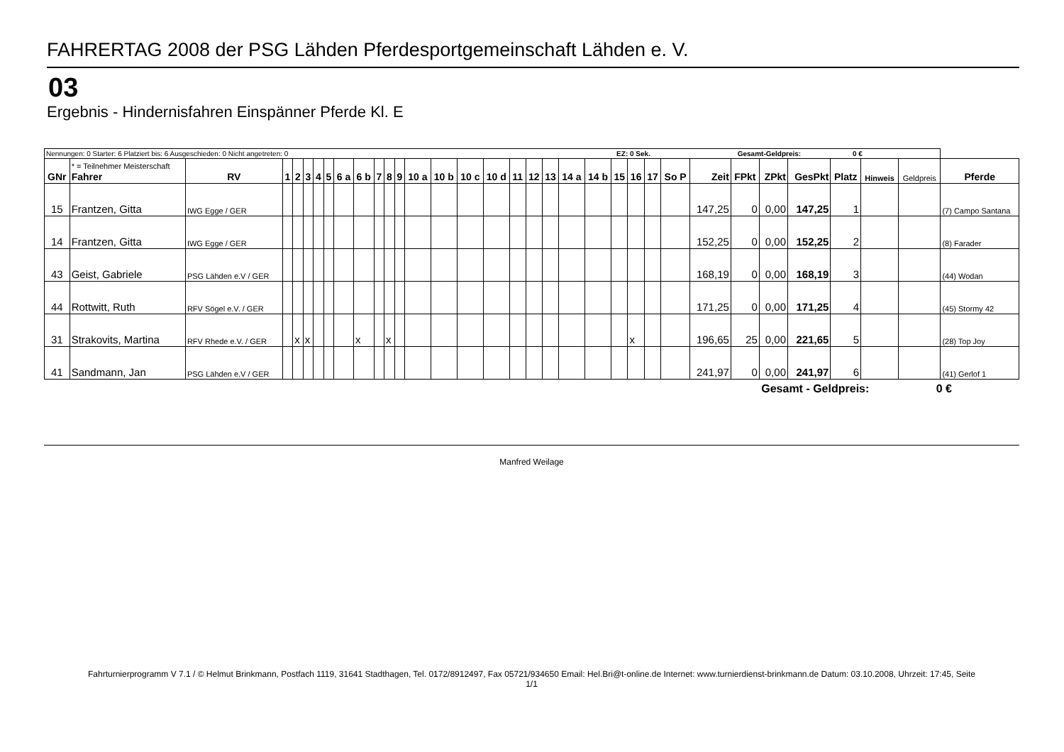FAHRERTAG 2008 der PSG Lähden Pferdesportgemeinschaft Lähden e. V.
03
Ergebnis - Hindernisfahren Einspänner Pferde Kl. E
| Nennungen: 0 Starter: 6 Platziert bis: 6 Ausgeschieden: 0 Nicht angetreten: 0 EZ: 0 Sek. Gesamt-Geldpreis: 0 € | | | | | | | | | | | | | | | | | | | | | | | | | | | | | | | | | |
| GNr | * = Teilnehmer Meisterschaft Fahrer | RV | 1 | 2 | 3 | 4 | 5 | 6 a | 6 b | 7 | 8 | 9 | 10 a | 10 b | 10 c | 10 d | 11 | 12 | 13 | 14 a | 14 b | 15 | 16 | 17 | So P | Zeit | FPkt | ZPkt | GesPkt | Platz | Hinweis | Geldpreis | Pferde |
| 15 | Frantzen, Gitta | IWG Egge / GER | | | | | | | | | | | | | | | | | | | | | | | | 147,25 | 0 | 0,00 | 147,25 | 1 | | | (7) Campo Santana |
| 14 | Frantzen, Gitta | IWG Egge / GER | | | | | | | | | | | | | | | | | | | | | | | | 152,25 | 0 | 0,00 | 152,25 | 2 | | | (8) Farader |
| 43 | Geist, Gabriele | PSG Lähden e.V / GER | | | | | | | | | | | | | | | | | | | | | | | | 168,19 | 0 | 0,00 | 168,19 | 3 | | | (44) Wodan |
| 44 | Rottwitt, Ruth | RFV Sögel e.V. / GER | | | | | | | | | | | | | | | | | | | | | | | | 171,25 | 0 | 0,00 | 171,25 | 4 | | | (45) Stormy 42 |
| 31 | Strakovits, Martina | RFV Rhede e.V. / GER | | x | x | | | | x | | x | | | | | | | | | | | | x | | | 196,65 | 25 | 0,00 | 221,65 | 5 | | | (28) Top Joy |
| 41 | Sandmann, Jan | PSG Lähden e.V / GER | | | | | | | | | | | | | | | | | | | | | | | | 241,97 | 0 | 0,00 | 241,97 | 6 | | | (41) Gerlof 1 |
Gesamt - Geldpreis: 0 €
Manfred Weilage
Fahrturnierprogramm V 7.1 / © Helmut Brinkmann, Postfach 1119, 31641 Stadthagen, Tel. 0172/8912497, Fax 05721/934650 Email: Hel.Bri@t-online.de Internet: www.turnierdienst-brinkmann.de Datum: 03.10.2008, Uhrzeit: 17:45, Seite 1/1